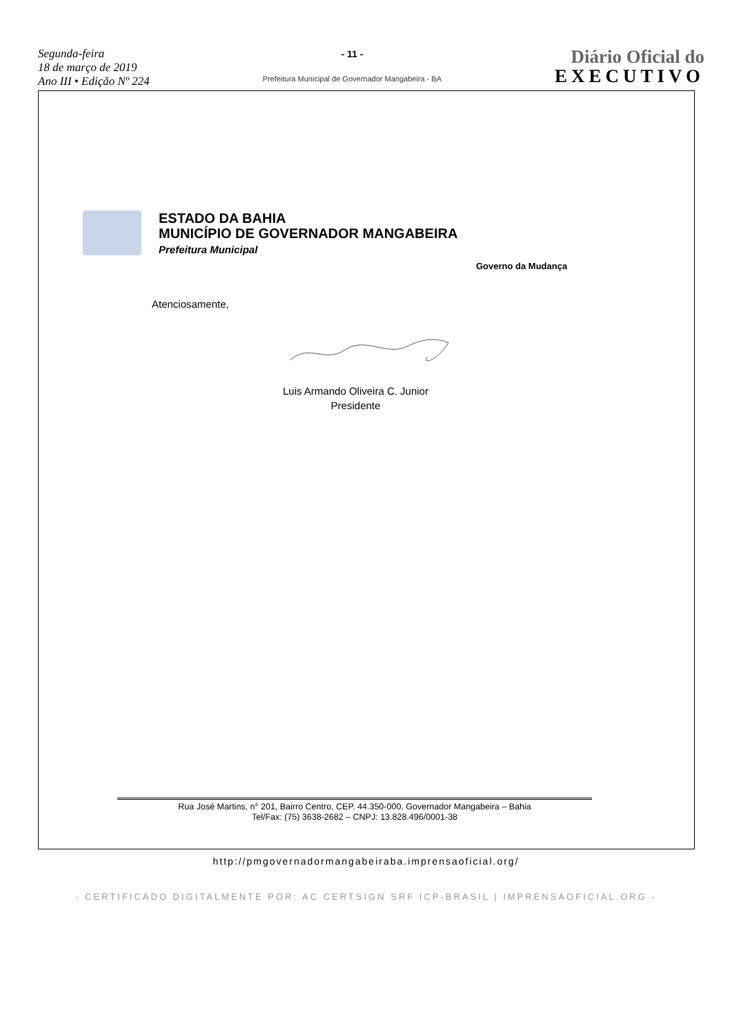Segunda-feira
18 de março de 2019
Ano III • Edição Nº 224
- 11 -
Prefeitura Municipal de Governador Mangabeira - BA
Diário Oficial do
EXECUTIVO
ESTADO DA BAHIA
MUNICÍPIO DE GOVERNADOR MANGABEIRA
Prefeitura Municipal
Governo da Mudança
Atenciosamente,
Luis Armando Oliveira C. Junior
Presidente
Rua José Martins, n° 201, Bairro Centro, CEP. 44.350-000, Governador Mangabeira – Bahia
Tel/Fax: (75) 3638-2682 – CNPJ: 13.828.496/0001-38
http://pmgovernadormangabeiraba.imprensaoficial.org/
- CERTIFICADO DIGITALMENTE POR: AC CERTSIGN SRF ICP-BRASIL | IMPRENSAOFICIAL.ORG -